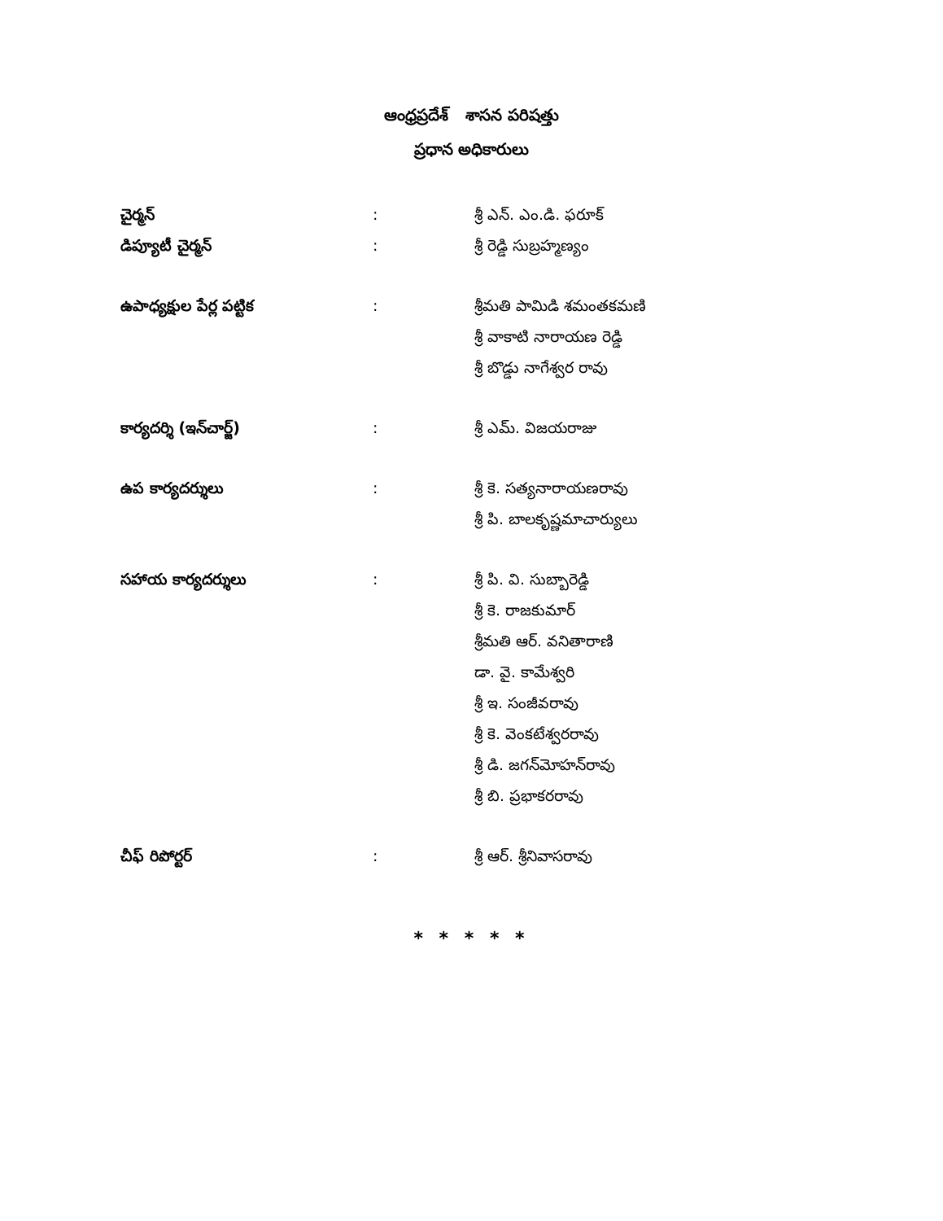ఆంధ్రప్రదేశ్ శాసన పరిషత్తు
ప్రధాన అధికారులు
చైర్మన్ : శ్రీ ఎన్. ఎం.డి. ఫరూక్
డిప్యూటీ చైర్మన్ : శ్రీ రెడ్డి సుబ్రహ్మణ్యం
ఉపాధ్యక్షుల పేర్ల పట్టిక : శ్రీమతి పామిడి శమంతకమణి
శ్రీ వాకాటి నారాయణ రెడ్డి
శ్రీ బొడ్డు నాగేశ్వర రావు
కార్యదర్శి (ఇన్‌చార్జ్) : శ్రీ ఎమ్. విజయరాజు
ఉప కార్యదర్శులు : శ్రీ కె. సత్యనారాయణరావు
శ్రీ పి. బాలకృష్ణమాచార్యులు
సహాయ కార్యదర్శులు : శ్రీ పి. వి. సుబ్బారెడ్డి
శ్రీ కె. రాజకుమార్
శ్రీమతి ఆర్. వనితారాణి
డా. వై. కామేశ్వరి
శ్రీ ఇ. సంజీవరావు
శ్రీ కె. వెంకటేశ్వరరావు
శ్రీ డి. జగన్‌మోహన్‌రావు
శ్రీ బి. ప్రభాకరరావు
చీఫ్ రిపోర్టర్ : శ్రీ ఆర్. శ్రీనివాసరావు
* * * * *